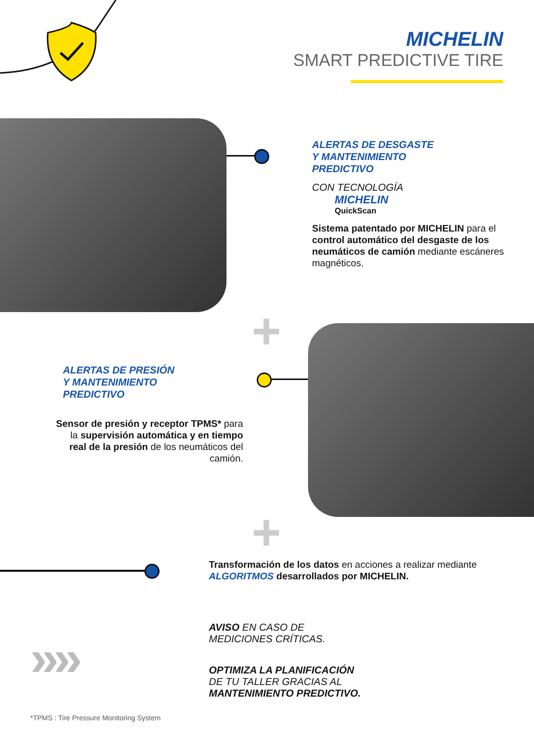MICHELIN
SMART PREDICTIVE TIRE
ALERTAS DE DESGASTE
Y MANTENIMIENTO
PREDICTIVO
CON TECNOLOGÍA
MICHELIN
QuickScan
Sistema patentado por MICHELIN para el control automático del desgaste de los neumáticos de camión mediante escáneres magnéticos.
+
ALERTAS DE PRESIÓN
Y MANTENIMIENTO
PREDICTIVO
Sensor de presión y receptor TPMS* para la supervisión automática y en tiempo real de la presión de los neumáticos del camión.
+
Transformación de los datos en acciones a realizar mediante ALGORITMOS desarrollados por MICHELIN.
››››
AVISO EN CASO DE
MEDICIONES CRÍTICAS.
OPTIMIZA LA PLANIFICACIÓN
DE TU TALLER GRACIAS AL
MANTENIMIENTO PREDICTIVO.
*TPMS : Tire Pressure Monitoring System